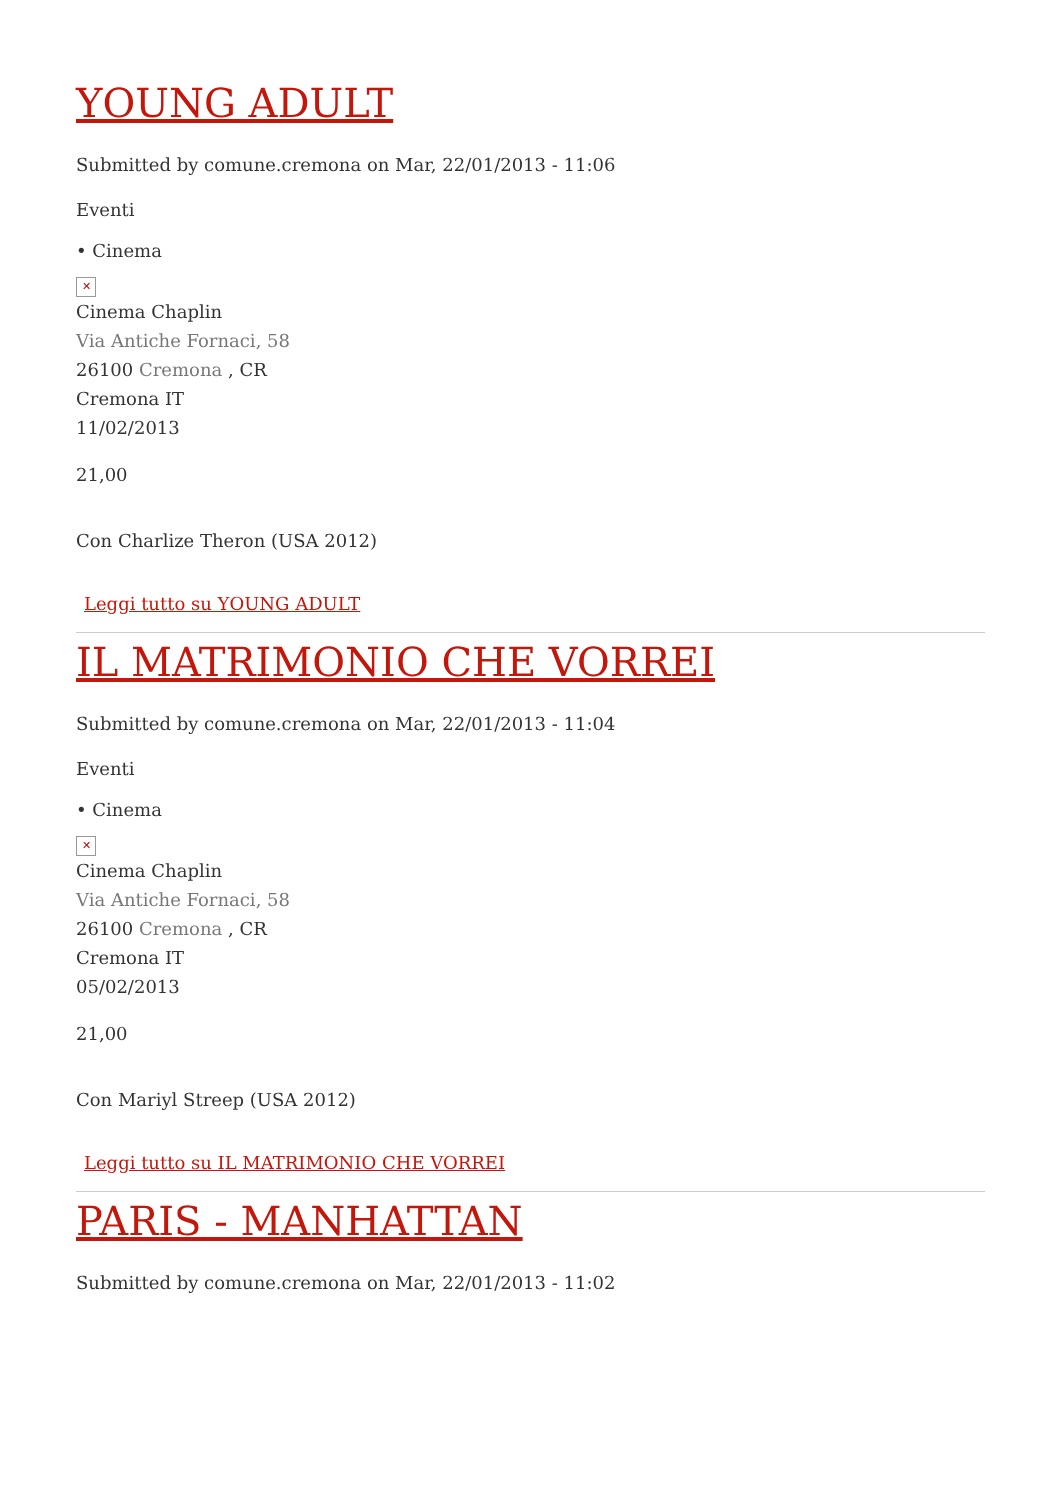YOUNG ADULT
Submitted by comune.cremona on Mar, 22/01/2013 - 11:06
Eventi
• Cinema
✕
Cinema Chaplin
Via Antiche Fornaci, 58
26100 Cremona , CR
Cremona IT
11/02/2013
21,00
Con Charlize Theron (USA 2012)
Leggi tutto su YOUNG ADULT
IL MATRIMONIO CHE VORREI
Submitted by comune.cremona on Mar, 22/01/2013 - 11:04
Eventi
• Cinema
✕
Cinema Chaplin
Via Antiche Fornaci, 58
26100 Cremona , CR
Cremona IT
05/02/2013
21,00
Con Mariyl Streep (USA 2012)
Leggi tutto su IL MATRIMONIO CHE VORREI
PARIS - MANHATTAN
Submitted by comune.cremona on Mar, 22/01/2013 - 11:02